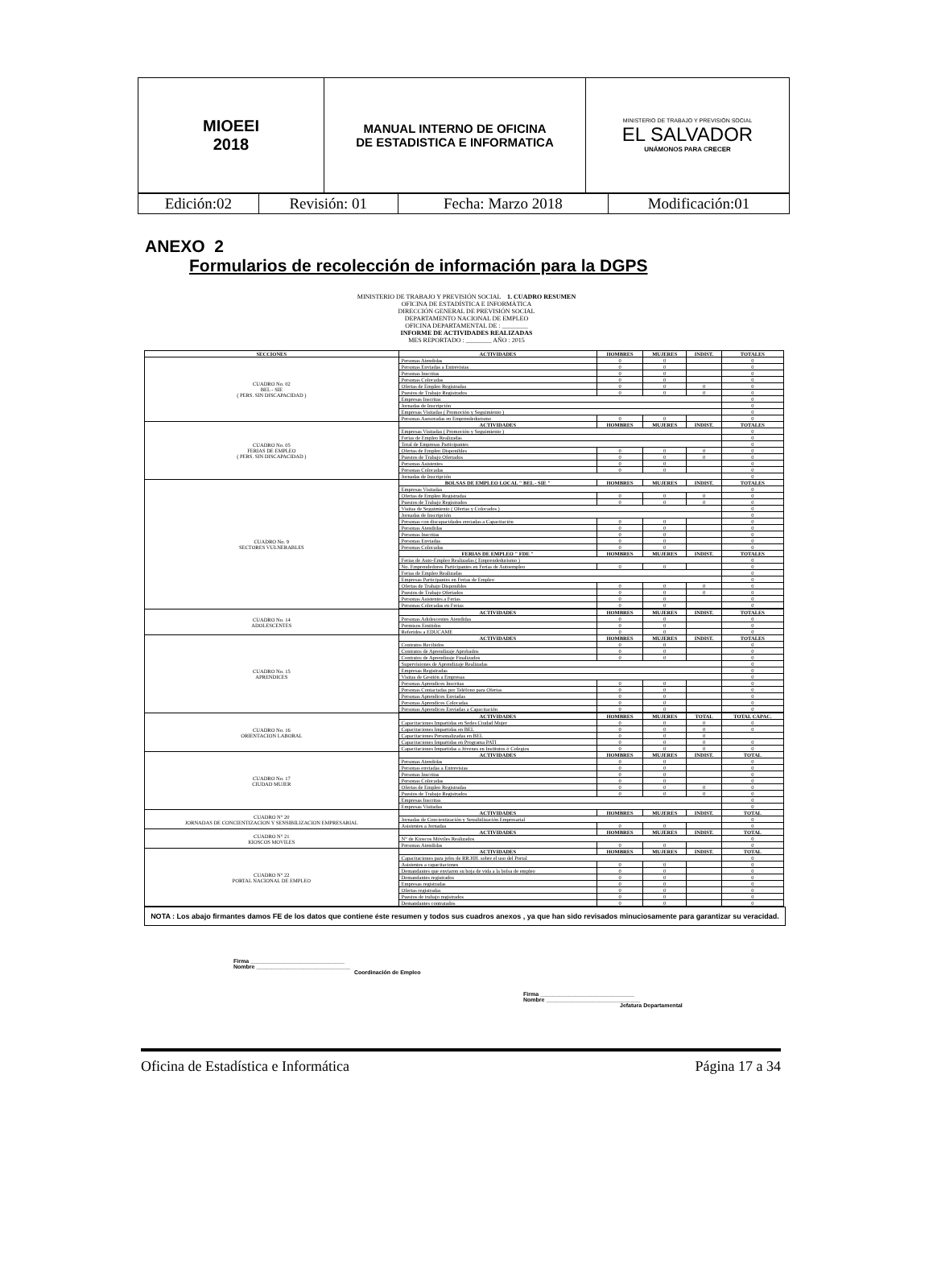| MIOEEI 2018 | MANUAL INTERNO DE OFICINA DE ESTADISTICA E INFORMATICA | MINISTERIO DE TRABAJO Y PREVISIÓN SOCIAL EL SALVADOR UNÁMONOS PARA CRECER |
| Edición:02 | Revisión: 01 | Fecha: Marzo 2018 | Modificación:01 |
ANEXO 2
Formularios de recolección de información para la DGPS
MINISTERIO DE TRABAJO Y PREVISIÓN SOCIAL 1. CUADRO RESUMEN
OFICINA DE ESTADÍSTICA E INFORMÁTICA
DIRECCIÓN GENERAL DE PREVISIÓN SOCIAL
DEPARTAMENTO NACIONAL DE EMPLEO
OFICINA DEPARTAMENTAL DE : ________
INFORME DE ACTIVIDADES REALIZADAS
MES REPORTADO : ________ AÑO : 2015
| SECCIONES | ACTIVIDADES | HOMBRES | MUJERES | INDIST. | TOTALES |
| --- | --- | --- | --- | --- | --- |
| CUADRO No. 02 BEL - SIE ( PERS. SIN DISCAPACIDAD ) | Personas Atendidas | 0 | 0 | | 0 |
| | Personas Enviadas a Entrevistas | 0 | 0 | | 0 |
| | Personas Inscritas | 0 | 0 | | 0 |
| | Personas Colocadas | 0 | 0 | | 0 |
| | Ofertas de Empleo Registradas | 0 | 0 | 0 | 0 |
| | Puestos de Trabajo Registrados | 0 | 0 | 0 | 0 |
| | Empresas Inscritas | | | | 0 |
| | Jornadas de Inscripción | | | | 0 |
| | Empresas Visitadas ( Promoción y Seguimiento ) | | | | 0 |
| | Personas Asesoradas en Emprendedurismo | 0 | 0 | | 0 |
| CUADRO No. 05 FERIAS DE EMPLEO ( PERS. SIN DISCAPACIDAD ) | ACTIVIDADES | HOMBRES | MUJERES | INDIST. | TOTALES |
| | Empresas Visitadas ( Promoción y Seguimiento ) | | | | 0 |
| | Ferias de Empleo Realizadas | | | | 0 |
| | Total de Empresas Participantes | | | | 0 |
| | Ofertas de Empleo Disponibles | 0 | 0 | 0 | 0 |
| | Puestos de Trabajo Ofertados | 0 | 0 | 0 | 0 |
| | Personas Asistentes | 0 | 0 | | 0 |
| | Personas Colocadas | 0 | 0 | | 0 |
| | Jornadas de Inscripción | | | | 0 |
| CUADRO No. 9 SECTORES VULNERABLES | BOLSAS DE EMPLEO LOCAL " BEL - SIE " | HOMBRES | MUJERES | INDIST. | TOTALES |
| | Empresas Visitadas | | | | 0 |
| | Ofertas de Empleo Registradas | 0 | 0 | 0 | 0 |
| | Puestos de Trabajo Registrados | 0 | 0 | 0 | 0 |
| | Visitas de Seguimiento ( Ofertas y Colocados ) | | | | 0 |
| | Jornadas de Inscripción | | | | 0 |
| | Personas con discapacidades enviadas a Capacitación | 0 | 0 | | 0 |
| | Personas Atendidas | 0 | 0 | | 0 |
| | Personas Inscritas | 0 | 0 | | 0 |
| | Personas Enviadas | 0 | 0 | | 0 |
| | Personas Colocadas | 0 | 0 | | 0 |
| | FERIAS DE EMPLEO " FDE " | HOMBRES | MUJERES | INDIST. | TOTALES |
| | Ferias de Auto-Empleo Realizadas ( Emprendedurismo ) | | | | 0 |
| | No. Emprendedores Participantes en Ferias de Autoempleo | 0 | 0 | | 0 |
| | Ferias de Empleo Realizadas | | | | 0 |
| | Empresas Participantes en Ferias de Empleo | | | | 0 |
| | Ofertas de Trabajo Disponibles | 0 | 0 | 0 | 0 |
| | Puestos de Trabajo Ofertados | 0 | 0 | 0 | 0 |
| | Personas Asistentes a Ferias | 0 | 0 | | 0 |
| | Personas Colocadas en Ferias | 0 | 0 | | 0 |
| CUADRO No. 14 ADOLESCENTES | ACTIVIDADES | HOMBRES | MUJERES | INDIST. | TOTALES |
| | Personas Adolescentes Atendidas | 0 | 0 | | 0 |
| | Permisos Emitidos | 0 | 0 | | 0 |
| | Referidos a EDUCAME | 0 | 0 | | 0 |
| CUADRO No. 15 APRENDICES | ACTIVIDADES | HOMBRES | MUJERES | INDIST. | TOTALES |
| | Contratos Recibidos | 0 | 0 | | 0 |
| | Contratos de Aprendizaje Aprobados | 0 | 0 | | 0 |
| | Contratos de Aprendizaje Finalizados | 0 | 0 | | 0 |
| | Supervisiones de Aprendizaje Realizadas | | | | 0 |
| | Empresas Registradas | | | | 0 |
| | Visitas de Gestión a Empresas | | | | 0 |
| | Personas Aprendices Inscritas | 0 | 0 | | 0 |
| | Personas Contactadas por Teléfono para Ofertas | 0 | 0 | | 0 |
| | Personas Aprendices Enviadas | 0 | 0 | | 0 |
| | Personas Aprendices Colocadas | 0 | 0 | | 0 |
| | Personas Aprendices Enviadas a Capacitación | 0 | 0 | | 0 |
| CUADRO No. 16 ORIENTACION LABORAL | ACTIVIDADES | HOMBRES | MUJERES | TOTAL | TOTAL CAPAC. |
| | Capacitaciones Impartidas en Sedes Ciudad Mujer | 0 | 0 | 0 | 0 |
| | Capacitaciones Impartidas en BEL | 0 | 0 | 0 | 0 |
| | Capacitaciones Personalizadas en BEL | 0 | 0 | 0 | |
| | Capacitaciones Impartidas en Programa PATI | 0 | 0 | 0 | 0 |
| | Capacitaciones Impartidas a Jóvenes en Institutos ó Colegios | 0 | 0 | 0 | 0 |
| CUADRO No. 17 CIUDAD MUJER | ACTIVIDADES | HOMBRES | MUJERES | INDIST. | TOTAL |
| | Personas Atendidas | 0 | 0 | | 0 |
| | Personas enviadas a Entrevistas | 0 | 0 | | 0 |
| | Personas Inscritas | 0 | 0 | | 0 |
| | Personas Colocadas | 0 | 0 | | 0 |
| | Ofertas de Empleo Registradas | 0 | 0 | 0 | 0 |
| | Puestos de Trabajo Registrados | 0 | 0 | 0 | 0 |
| | Empresas Inscritas | | | | 0 |
| | Empresas Visitadas | | | | 0 |
| CUADRO N° 20 JORNADAS DE CONCIENTIZACION Y SENSIBILIZACION EMPRESARIAL | ACTIVIDADES | HOMBRES | MUJERES | INDIST. | TOTAL |
| | Jornadas de Concientización y Sensibilización Empresarial | | | | 0 |
| | Asistentes a Jornadas | 0 | 0 | | 0 |
| CUADRO N° 21 KIOSCOS MOVILES | ACTIVIDADES | HOMBRES | MUJERES | INDIST. | TOTAL |
| | N° de Kioscos Móviles Realizados | | | | 0 |
| | Personas Atendidas | 0 | 0 | | 0 |
| CUADRO N° 22 PORTAL NACIONAL DE EMPLEO | ACTIVIDADES | HOMBRES | MUJERES | INDIST. | TOTAL |
| | Capacitaciones para jefes de RR.HH. sobre el uso del Portal | | | | 0 |
| | Asistentes a capacitaciones | 0 | 0 | | 0 |
| | Demandantes que enviaron su hoja de vida a la bolsa de empleo | 0 | 0 | | 0 |
| | Demandantes registrados | 0 | 0 | | 0 |
| | Empresas registradas | 0 | 0 | | 0 |
| | Ofertas registradas | 0 | 0 | | 0 |
| | Puestos de trabajo registrados | 0 | 0 | | 0 |
| | Demandantes contratados | 0 | 0 | | 0 |
NOTA : Los abajo firmantes damos FE de los datos que contiene éste resumen y todos sus cuadros anexos , ya que han sido revisados minuciosamente para garantizar su veracidad.
Firma ______________________________
Nombre ______________________________
Coordinación de Empleo
Firma ______________________________
Nombre ______________________________
Jefatura Departamental
Oficina de Estadística e Informática Página 17 a 34